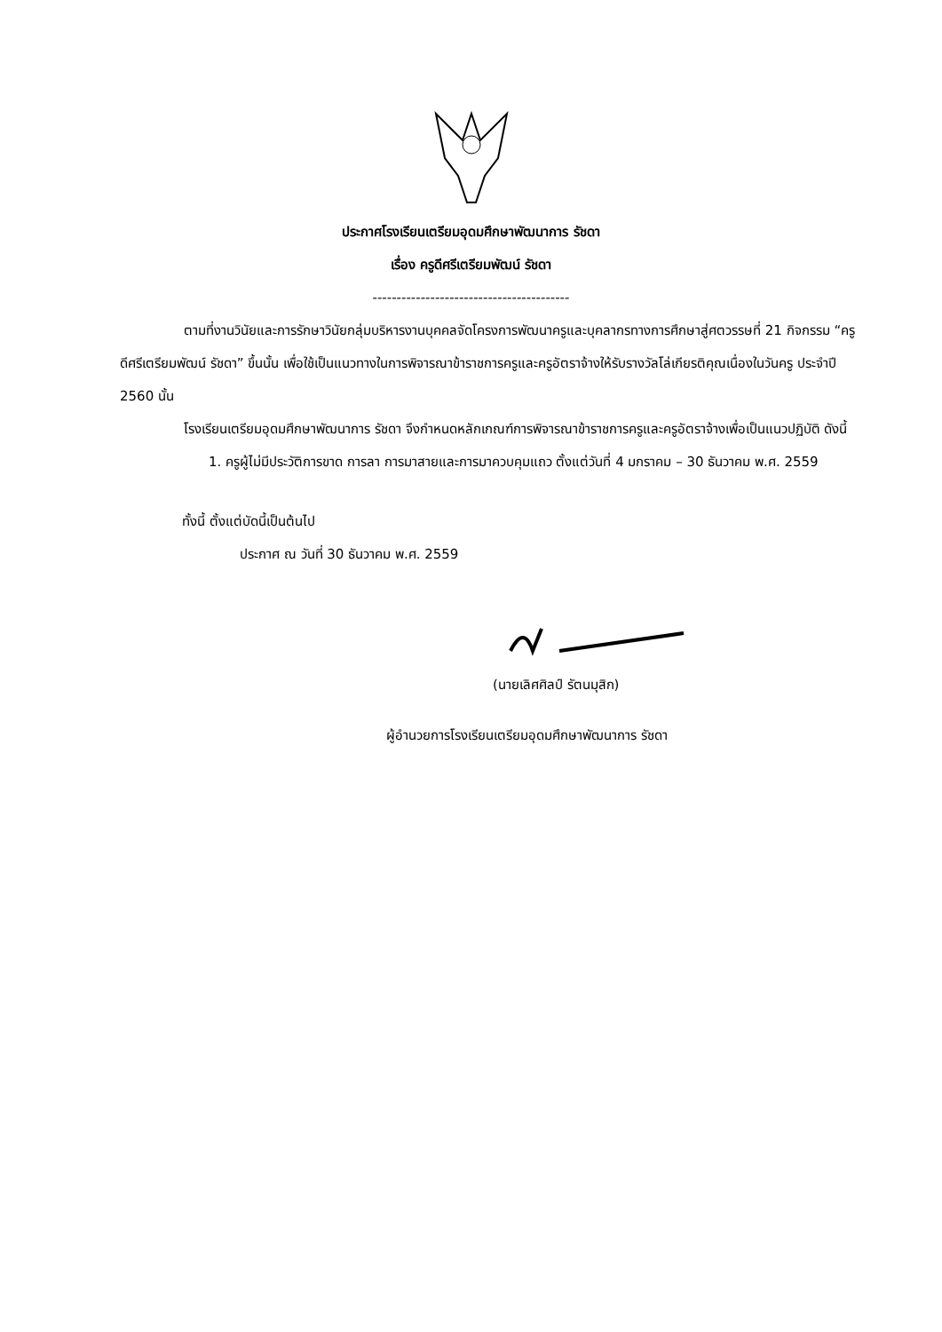ประกาศโรงเรียนเตรียมอุดมศึกษาพัฒนาการ รัชดา
เรื่อง ครูดีศรีเตรียมพัฒน์ รัชดา
-----------------------------------------
ตามที่งานวินัยและการรักษาวินัยกลุ่มบริหารงานบุคคลจัดโครงการพัฒนาครูและบุคลากรทางการศึกษาสู่ศตวรรษที่ 21 กิจกรรม “ครูดีศรีเตรียมพัฒน์ รัชดา” ขึ้นนั้น เพื่อใช้เป็นแนวทางในการพิจารณาข้าราชการครูและครูอัตราจ้างให้รับรางวัลโล่เกียรติคุณเนื่องในวันครู ประจำปี 2560 นั้น
โรงเรียนเตรียมอุดมศึกษาพัฒนาการ รัชดา จึงกำหนดหลักเกณฑ์การพิจารณาข้าราชการครูและครูอัตราจ้างเพื่อเป็นแนวปฏิบัติ ดังนี้
1. ครูผู้ไม่มีประวัติการขาด การลา การมาสายและการมาควบคุมแถว ตั้งแต่วันที่ 4 มกราคม – 30 ธันวาคม พ.ศ. 2559
ทั้งนี้ ตั้งแต่บัดนี้เป็นต้นไป
ประกาศ ณ วันที่ 30 ธันวาคม พ.ศ. 2559
(นายเลิศศิลป์ รัตนมุสิก)
ผู้อำนวยการโรงเรียนเตรียมอุดมศึกษาพัฒนาการ รัชดา